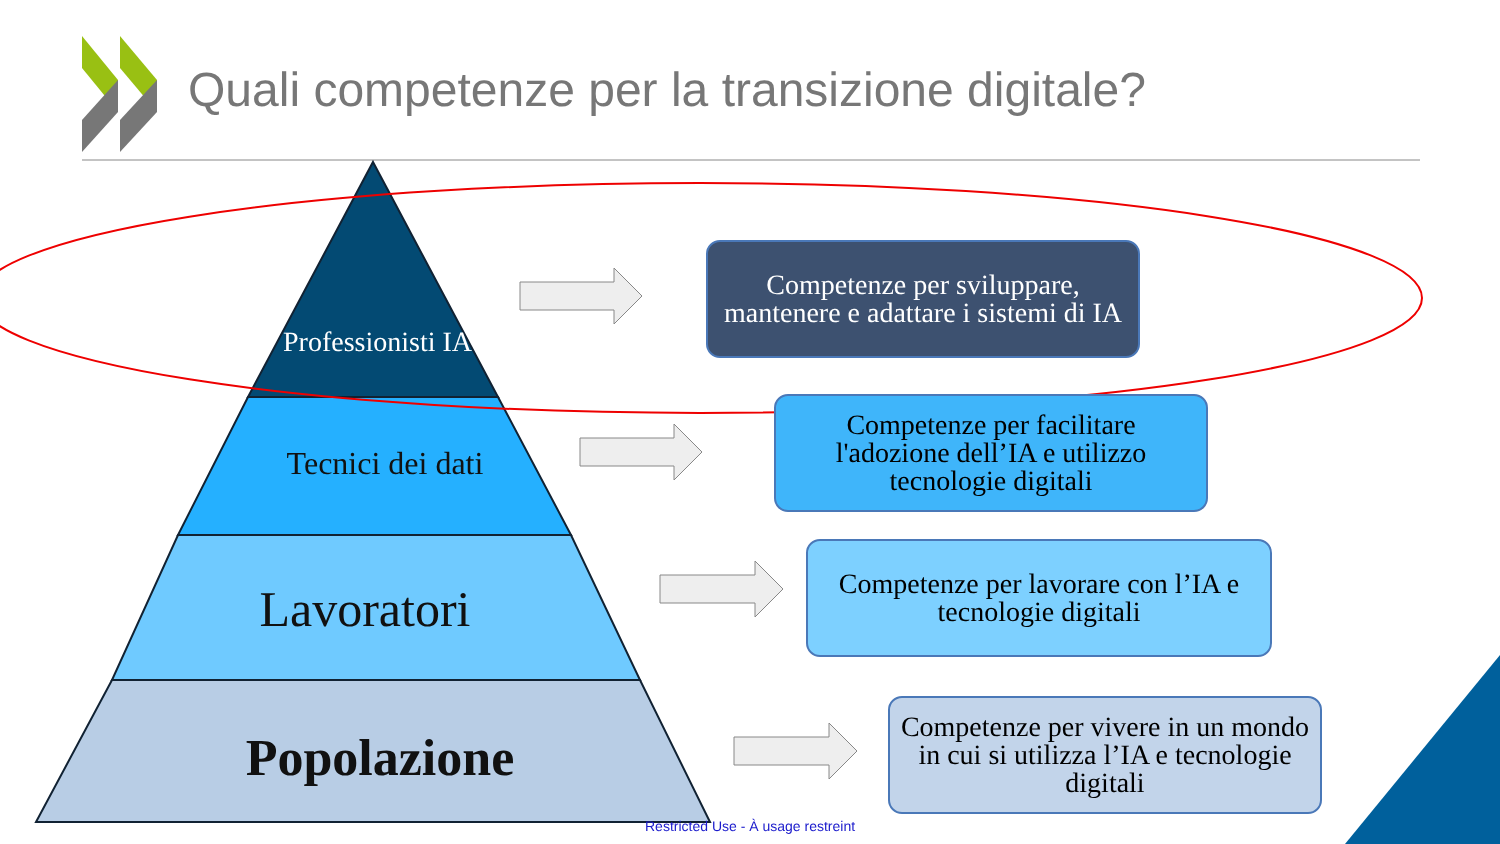Quali competenze per la transizione digitale?
Professionisti IA
Tecnici dei dati
Lavoratori
Popolazione
Competenze per sviluppare, mantenere e adattare i sistemi di IA
Competenze per facilitare l'adozione dell’IA e utilizzo tecnologie digitali
Competenze per lavorare con l’IA e tecnologie digitali
Competenze per vivere in un mondo in cui si utilizza l’IA e tecnologie digitali
Restricted Use - À usage restreint